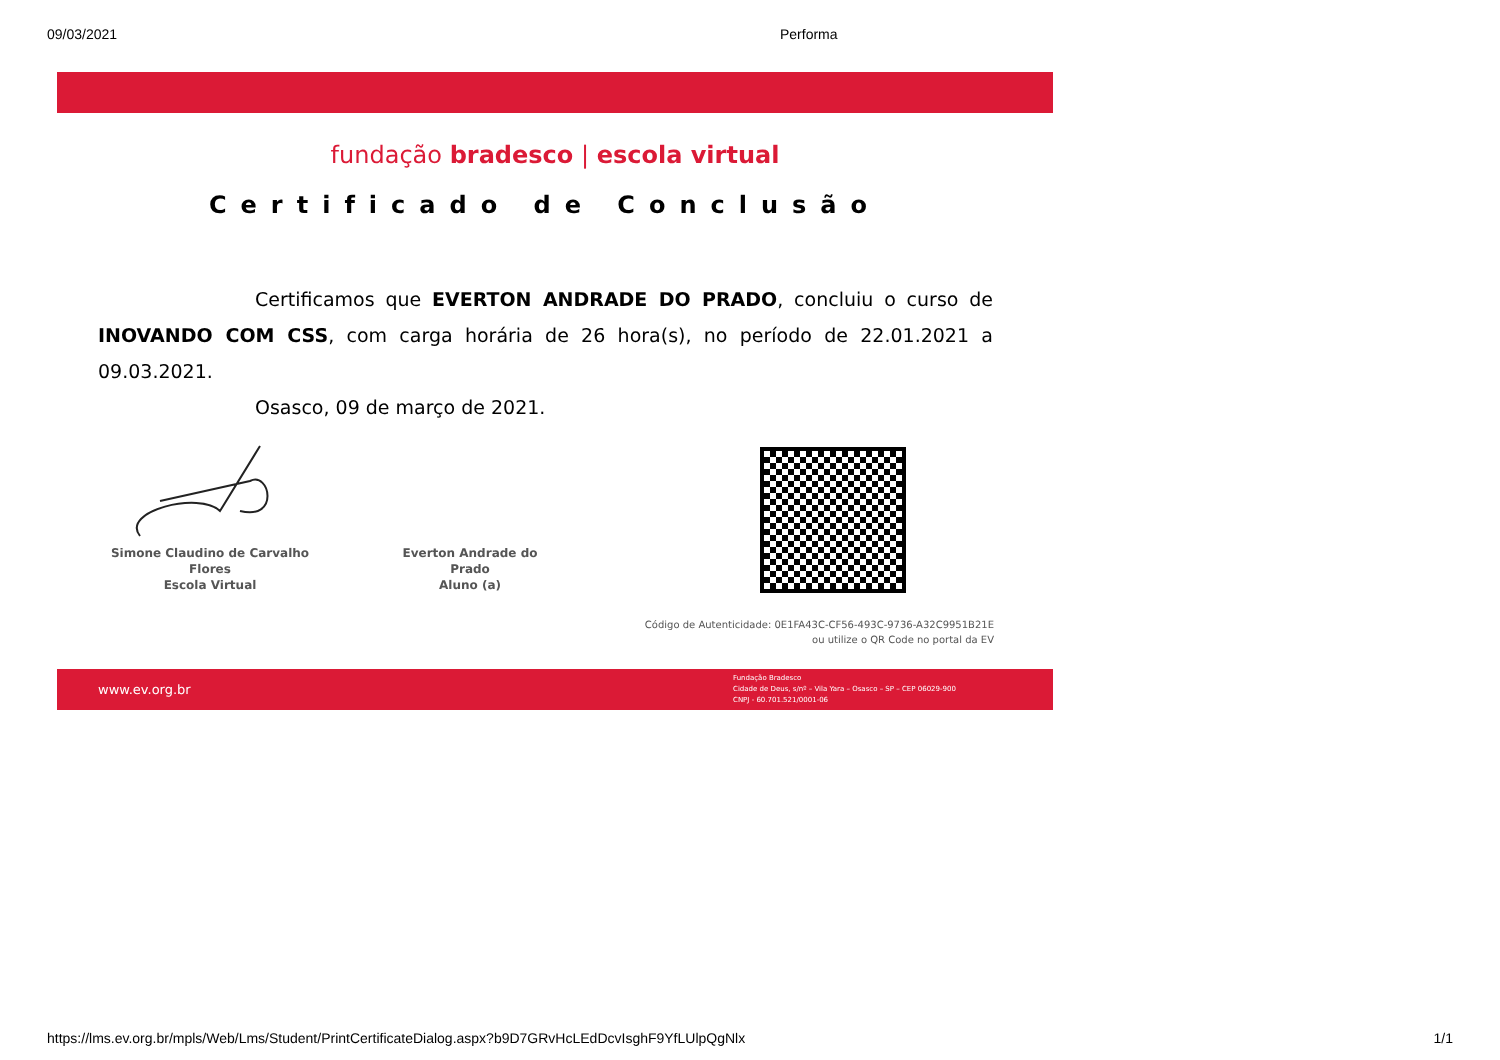09/03/2021 Performa
fundação bradesco | escola virtual
Certificado de Conclusão
Certificamos que EVERTON ANDRADE DO PRADO, concluiu o curso de INOVANDO COM CSS, com carga horária de 26 hora(s), no período de 22.01.2021 a 09.03.2021.
Osasco, 09 de março de 2021.
Simone Claudino de Carvalho Flores
Escola Virtual
Everton Andrade do Prado
Aluno (a)
Código de Autenticidade: 0E1FA43C-CF56-493C-9736-A32C9951B21E
ou utilize o QR Code no portal da EV
www.ev.org.br Fundação Bradesco
Cidade de Deus, s/nº – Vila Yara – Osasco – SP – CEP 06029-900
CNPJ - 60.701.521/0001-06
https://lms.ev.org.br/mpls/Web/Lms/Student/PrintCertificateDialog.aspx?b9D7GRvHcLEdDcvIsghF9YfLUlpQgNlx 1/1